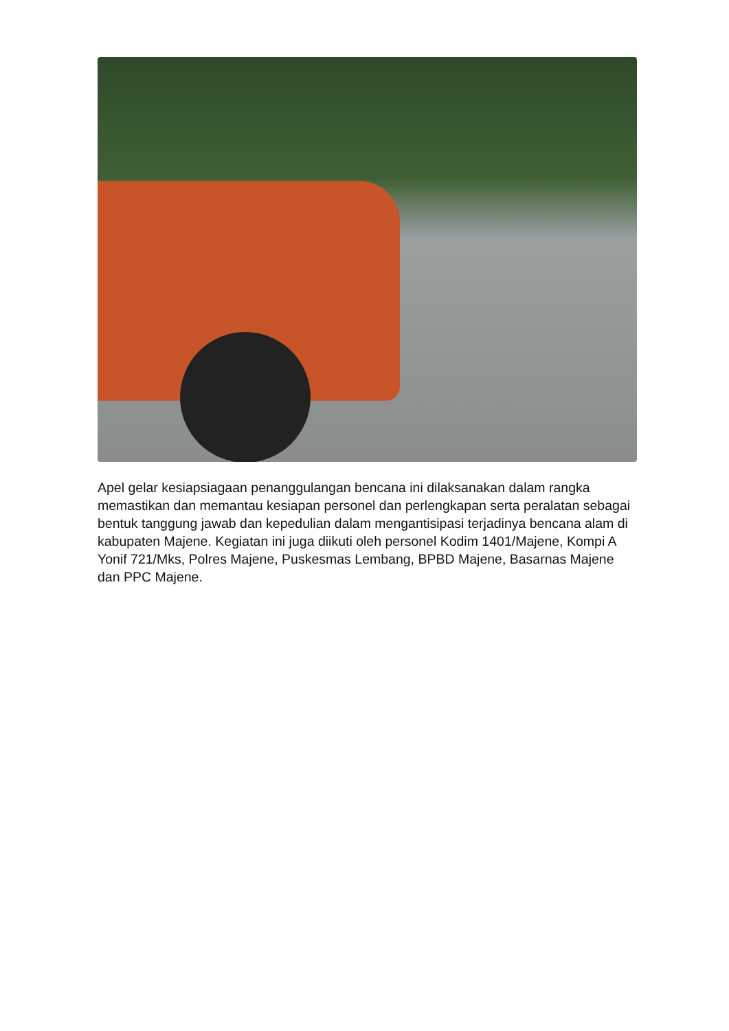Apel gelar kesiapsiagaan penanggulangan bencana ini dilaksanakan dalam rangka memastikan dan memantau kesiapan personel dan perlengkapan serta peralatan sebagai bentuk tanggung jawab dan kepedulian dalam mengantisipasi terjadinya bencana alam di kabupaten Majene. Kegiatan ini juga diikuti oleh personel Kodim 1401/Majene, Kompi A Yonif 721/Mks, Polres Majene, Puskesmas Lembang, BPBD Majene, Basarnas Majene dan PPC Majene.